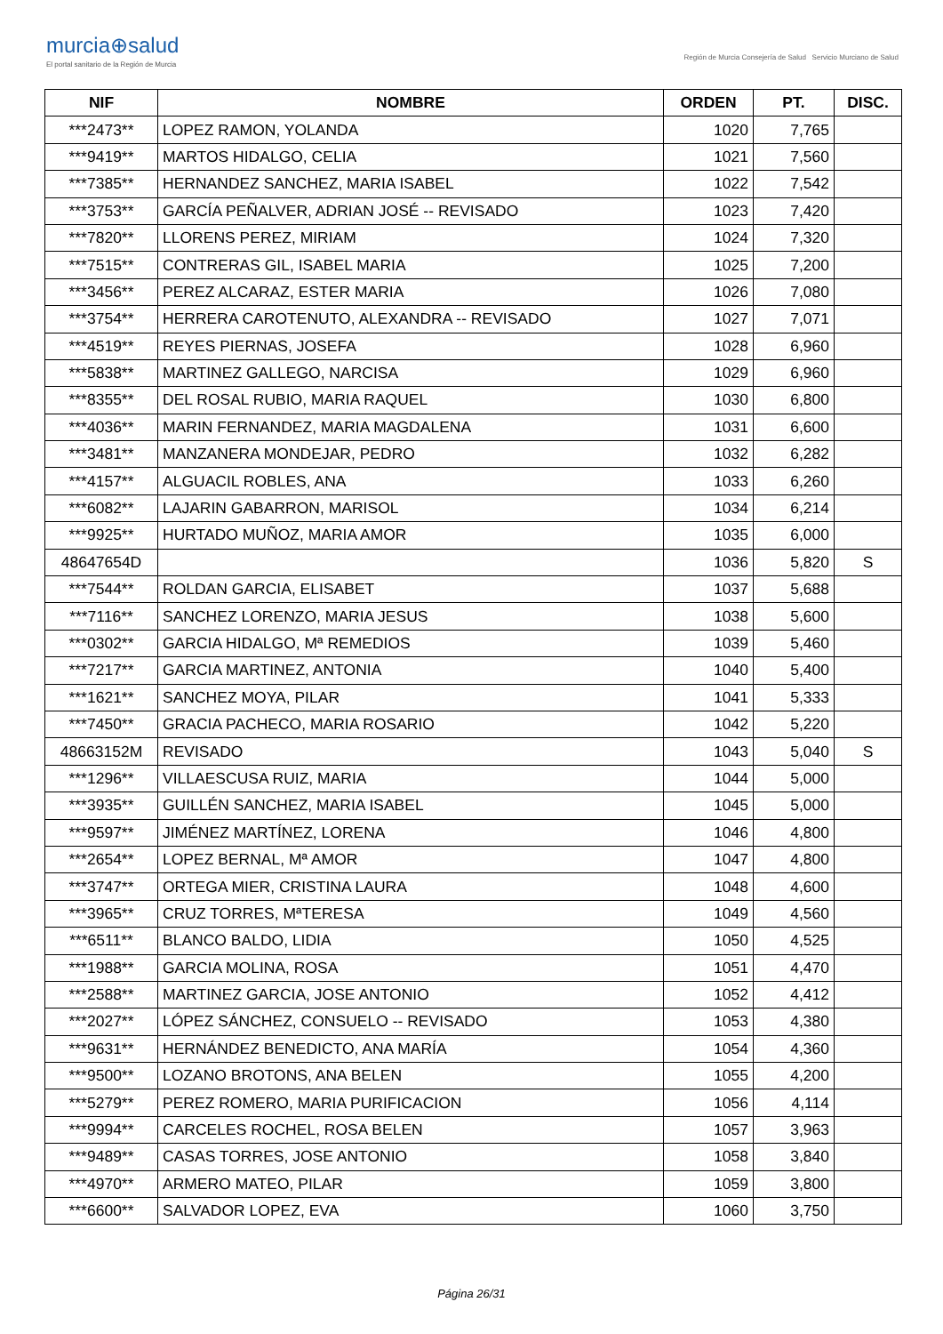murcia⊕salud
El portal sanitario de la Región de Murcia
Región de Murcia Consejería de Salud Servicio Murciano de Salud
| NIF | NOMBRE | ORDEN | PT. | DISC. |
| --- | --- | --- | --- | --- |
| ***2473** | LOPEZ RAMON, YOLANDA | 1020 | 7,765 | |
| ***9419** | MARTOS HIDALGO, CELIA | 1021 | 7,560 | |
| ***7385** | HERNANDEZ SANCHEZ, MARIA ISABEL | 1022 | 7,542 | |
| ***3753** | GARCÍA PEÑALVER, ADRIAN JOSÉ -- REVISADO | 1023 | 7,420 | |
| ***7820** | LLORENS PEREZ, MIRIAM | 1024 | 7,320 | |
| ***7515** | CONTRERAS GIL, ISABEL MARIA | 1025 | 7,200 | |
| ***3456** | PEREZ ALCARAZ, ESTER MARIA | 1026 | 7,080 | |
| ***3754** | HERRERA CAROTENUTO, ALEXANDRA -- REVISADO | 1027 | 7,071 | |
| ***4519** | REYES PIERNAS, JOSEFA | 1028 | 6,960 | |
| ***5838** | MARTINEZ GALLEGO, NARCISA | 1029 | 6,960 | |
| ***8355** | DEL ROSAL RUBIO, MARIA RAQUEL | 1030 | 6,800 | |
| ***4036** | MARIN FERNANDEZ, MARIA MAGDALENA | 1031 | 6,600 | |
| ***3481** | MANZANERA MONDEJAR, PEDRO | 1032 | 6,282 | |
| ***4157** | ALGUACIL ROBLES, ANA | 1033 | 6,260 | |
| ***6082** | LAJARIN GABARRON, MARISOL | 1034 | 6,214 | |
| ***9925** | HURTADO MUÑOZ, MARIA AMOR | 1035 | 6,000 | |
| 48647654D | | 1036 | 5,820 | S |
| ***7544** | ROLDAN GARCIA, ELISABET | 1037 | 5,688 | |
| ***7116** | SANCHEZ LORENZO, MARIA JESUS | 1038 | 5,600 | |
| ***0302** | GARCIA HIDALGO, Mª REMEDIOS | 1039 | 5,460 | |
| ***7217** | GARCIA MARTINEZ, ANTONIA | 1040 | 5,400 | |
| ***1621** | SANCHEZ MOYA, PILAR | 1041 | 5,333 | |
| ***7450** | GRACIA PACHECO, MARIA ROSARIO | 1042 | 5,220 | |
| 48663152M | REVISADO | 1043 | 5,040 | S |
| ***1296** | VILLAESCUSA RUIZ, MARIA | 1044 | 5,000 | |
| ***3935** | GUILLÉN SANCHEZ, MARIA ISABEL | 1045 | 5,000 | |
| ***9597** | JIMÉNEZ MARTÍNEZ, LORENA | 1046 | 4,800 | |
| ***2654** | LOPEZ BERNAL, Mª AMOR | 1047 | 4,800 | |
| ***3747** | ORTEGA MIER, CRISTINA LAURA | 1048 | 4,600 | |
| ***3965** | CRUZ TORRES, MªTERESA | 1049 | 4,560 | |
| ***6511** | BLANCO BALDO, LIDIA | 1050 | 4,525 | |
| ***1988** | GARCIA MOLINA, ROSA | 1051 | 4,470 | |
| ***2588** | MARTINEZ GARCIA, JOSE ANTONIO | 1052 | 4,412 | |
| ***2027** | LÓPEZ SÁNCHEZ, CONSUELO -- REVISADO | 1053 | 4,380 | |
| ***9631** | HERNÁNDEZ BENEDICTO, ANA MARÍA | 1054 | 4,360 | |
| ***9500** | LOZANO BROTONS, ANA BELEN | 1055 | 4,200 | |
| ***5279** | PEREZ ROMERO, MARIA PURIFICACION | 1056 | 4,114 | |
| ***9994** | CARCELES ROCHEL, ROSA BELEN | 1057 | 3,963 | |
| ***9489** | CASAS TORRES, JOSE ANTONIO | 1058 | 3,840 | |
| ***4970** | ARMERO MATEO, PILAR | 1059 | 3,800 | |
| ***6600** | SALVADOR LOPEZ, EVA | 1060 | 3,750 | |
Página 26/31